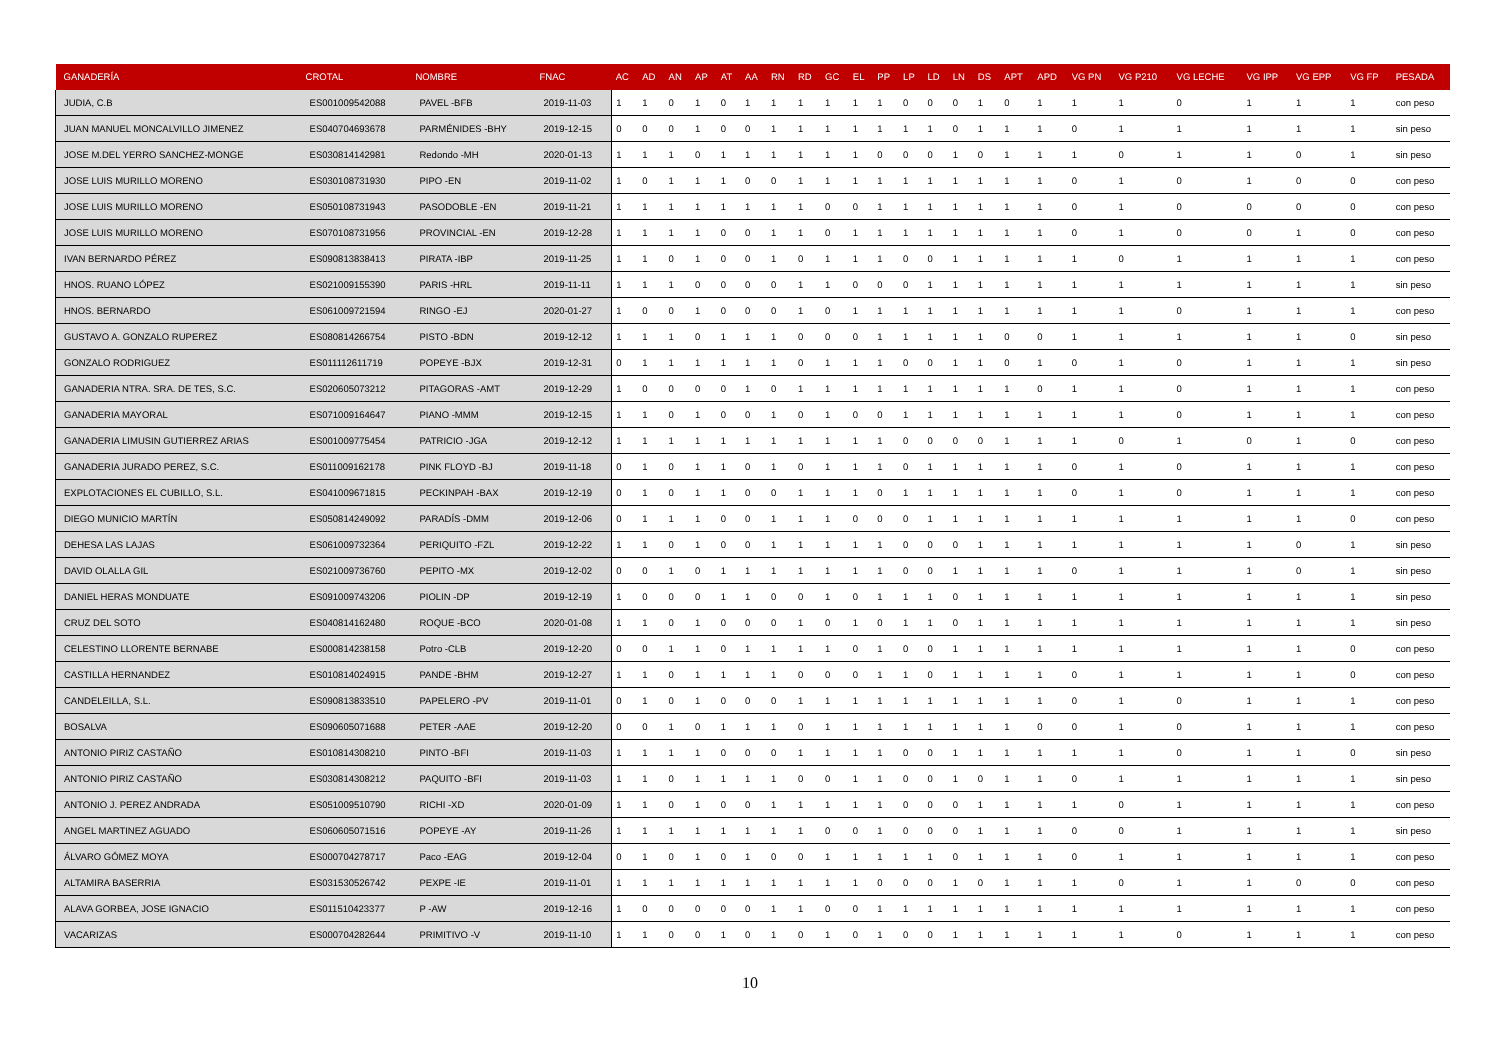| GANADERÍA | CROTAL | NOMBRE | FNAC | AC | AD | AN | AP | AT | AA | RN | RD | GC | EL | PP | LP | LD | LN | DS | APT | APD | VG PN | VG P210 | VG LECHE | VG IPP | VG EPP | VG FP | PESADA |
| --- | --- | --- | --- | --- | --- | --- | --- | --- | --- | --- | --- | --- | --- | --- | --- | --- | --- | --- | --- | --- | --- | --- | --- | --- | --- | --- | --- |
| JUDIA, C.B | ES001009542088 | PAVEL -BFB | 2019-11-03 | 1 | 1 | 0 | 1 | 0 | 1 | 1 | 1 | 1 | 1 | 1 | 0 | 0 | 0 | 1 | 0 | 1 | 1 | 1 | 0 | 1 | 1 | 1 | con peso |
| JUAN MANUEL MONCALVILLO JIMENEZ | ES040704693678 | PARMÉNIDES -BHY | 2019-12-15 | 0 | 0 | 0 | 1 | 0 | 0 | 1 | 1 | 1 | 1 | 1 | 1 | 1 | 0 | 1 | 1 | 1 | 0 | 1 | 1 | 1 | 1 | 1 | sin peso |
| JOSE M.DEL YERRO SANCHEZ-MONGE | ES030814142981 | Redondo -MH | 2020-01-13 | 1 | 1 | 1 | 0 | 1 | 1 | 1 | 1 | 1 | 1 | 0 | 0 | 0 | 1 | 0 | 1 | 1 | 1 | 0 | 1 | 1 | 0 | 1 | sin peso |
| JOSE LUIS MURILLO MORENO | ES030108731930 | PIPO -EN | 2019-11-02 | 1 | 0 | 1 | 1 | 1 | 0 | 0 | 1 | 1 | 1 | 1 | 1 | 1 | 1 | 1 | 1 | 1 | 0 | 1 | 0 | 1 | 0 | 0 | con peso |
| JOSE LUIS MURILLO MORENO | ES050108731943 | PASODOBLE -EN | 2019-11-21 | 1 | 1 | 1 | 1 | 1 | 1 | 1 | 1 | 0 | 0 | 1 | 1 | 1 | 1 | 1 | 1 | 1 | 0 | 1 | 0 | 0 | 0 | 0 | con peso |
| JOSE LUIS MURILLO MORENO | ES070108731956 | PROVINCIAL -EN | 2019-12-28 | 1 | 1 | 1 | 1 | 0 | 0 | 1 | 1 | 0 | 1 | 1 | 1 | 1 | 1 | 1 | 1 | 1 | 0 | 1 | 0 | 0 | 1 | 0 | con peso |
| IVAN BERNARDO PÉREZ | ES090813838413 | PIRATA -IBP | 2019-11-25 | 1 | 1 | 0 | 1 | 0 | 0 | 1 | 0 | 1 | 1 | 1 | 0 | 0 | 1 | 1 | 1 | 1 | 1 | 0 | 1 | 1 | 1 | 1 | con peso |
| HNOS. RUANO LÓPEZ | ES021009155390 | PARIS -HRL | 2019-11-11 | 1 | 1 | 1 | 0 | 0 | 0 | 0 | 1 | 1 | 0 | 0 | 0 | 1 | 1 | 1 | 1 | 1 | 1 | 1 | 1 | 1 | 1 | 1 | sin peso |
| HNOS. BERNARDO | ES061009721594 | RINGO -EJ | 2020-01-27 | 1 | 0 | 0 | 1 | 0 | 0 | 0 | 1 | 0 | 1 | 1 | 1 | 1 | 1 | 1 | 1 | 1 | 1 | 1 | 0 | 1 | 1 | 1 | con peso |
| GUSTAVO A. GONZALO RUPEREZ | ES080814266754 | PISTO -BDN | 2019-12-12 | 1 | 1 | 1 | 0 | 1 | 1 | 1 | 0 | 0 | 0 | 1 | 1 | 1 | 1 | 1 | 0 | 0 | 1 | 1 | 1 | 1 | 1 | 0 | sin peso |
| GONZALO RODRIGUEZ | ES011112611719 | POPEYE -BJX | 2019-12-31 | 0 | 1 | 1 | 1 | 1 | 1 | 1 | 0 | 1 | 1 | 1 | 0 | 0 | 1 | 1 | 0 | 1 | 0 | 1 | 0 | 1 | 1 | 1 | sin peso |
| GANADERIA NTRA. SRA. DE TES, S.C. | ES020605073212 | PITAGORAS -AMT | 2019-12-29 | 1 | 0 | 0 | 0 | 0 | 1 | 0 | 1 | 1 | 1 | 1 | 1 | 1 | 1 | 1 | 1 | 0 | 1 | 1 | 0 | 1 | 1 | 1 | con peso |
| GANADERIA MAYORAL | ES071009164647 | PIANO -MMM | 2019-12-15 | 1 | 1 | 0 | 1 | 0 | 0 | 1 | 0 | 1 | 0 | 0 | 1 | 1 | 1 | 1 | 1 | 1 | 1 | 1 | 0 | 1 | 1 | 1 | con peso |
| GANADERIA LIMUSIN GUTIERREZ ARIAS | ES001009775454 | PATRICIO -JGA | 2019-12-12 | 1 | 1 | 1 | 1 | 1 | 1 | 1 | 1 | 1 | 1 | 1 | 0 | 0 | 0 | 0 | 1 | 1 | 1 | 0 | 1 | 0 | 1 | 0 | con peso |
| GANADERIA JURADO PEREZ, S.C. | ES011009162178 | PINK FLOYD -BJ | 2019-11-18 | 0 | 1 | 0 | 1 | 1 | 0 | 1 | 0 | 1 | 1 | 1 | 0 | 1 | 1 | 1 | 1 | 1 | 0 | 1 | 0 | 1 | 1 | 1 | con peso |
| EXPLOTACIONES EL CUBILLO, S.L. | ES041009671815 | PECKINPAH -BAX | 2019-12-19 | 0 | 1 | 0 | 1 | 1 | 0 | 0 | 1 | 1 | 1 | 0 | 1 | 1 | 1 | 1 | 1 | 1 | 0 | 1 | 0 | 1 | 1 | 1 | con peso |
| DIEGO MUNICIO MARTÍN | ES050814249092 | PARADÍS -DMM | 2019-12-06 | 0 | 1 | 1 | 1 | 0 | 0 | 1 | 1 | 1 | 0 | 0 | 0 | 1 | 1 | 1 | 1 | 1 | 1 | 1 | 1 | 1 | 1 | 0 | con peso |
| DEHESA LAS LAJAS | ES061009732364 | PERIQUITO -FZL | 2019-12-22 | 1 | 1 | 0 | 1 | 0 | 0 | 1 | 1 | 1 | 1 | 1 | 0 | 0 | 0 | 1 | 1 | 1 | 1 | 1 | 1 | 1 | 0 | 1 | sin peso |
| DAVID OLALLA GIL | ES021009736760 | PEPITO -MX | 2019-12-02 | 0 | 0 | 1 | 0 | 1 | 1 | 1 | 1 | 1 | 1 | 1 | 0 | 0 | 1 | 1 | 1 | 1 | 0 | 1 | 1 | 1 | 0 | 1 | sin peso |
| DANIEL HERAS MONDUATE | ES091009743206 | PIOLIN -DP | 2019-12-19 | 1 | 0 | 0 | 0 | 1 | 1 | 0 | 0 | 1 | 0 | 1 | 1 | 1 | 0 | 1 | 1 | 1 | 1 | 1 | 1 | 1 | 1 | 1 | sin peso |
| CRUZ DEL SOTO | ES040814162480 | ROQUE -BCO | 2020-01-08 | 1 | 1 | 0 | 1 | 0 | 0 | 0 | 1 | 0 | 1 | 0 | 1 | 1 | 0 | 1 | 1 | 1 | 1 | 1 | 1 | 1 | 1 | 1 | sin peso |
| CELESTINO LLORENTE BERNABE | ES000814238158 | Potro -CLB | 2019-12-20 | 0 | 0 | 1 | 1 | 0 | 1 | 1 | 1 | 1 | 0 | 1 | 0 | 0 | 1 | 1 | 1 | 1 | 1 | 1 | 1 | 1 | 1 | 0 | con peso |
| CASTILLA HERNANDEZ | ES010814024915 | PANDE -BHM | 2019-12-27 | 1 | 1 | 0 | 1 | 1 | 1 | 1 | 0 | 0 | 0 | 1 | 1 | 0 | 1 | 1 | 1 | 1 | 0 | 1 | 1 | 1 | 1 | 0 | con peso |
| CANDELEILLA, S.L. | ES090813833510 | PAPELERO -PV | 2019-11-01 | 0 | 1 | 0 | 1 | 0 | 0 | 0 | 1 | 1 | 1 | 1 | 1 | 1 | 1 | 1 | 1 | 1 | 0 | 1 | 0 | 1 | 1 | 1 | con peso |
| BOSALVA | ES090605071688 | PETER -AAE | 2019-12-20 | 0 | 0 | 1 | 0 | 1 | 1 | 1 | 0 | 1 | 1 | 1 | 1 | 1 | 1 | 1 | 1 | 0 | 0 | 1 | 0 | 1 | 1 | 1 | con peso |
| ANTONIO PIRIZ CASTAÑO | ES010814308210 | PINTO -BFI | 2019-11-03 | 1 | 1 | 1 | 1 | 0 | 0 | 0 | 1 | 1 | 1 | 1 | 0 | 0 | 1 | 1 | 1 | 1 | 1 | 1 | 0 | 1 | 1 | 0 | sin peso |
| ANTONIO PIRIZ CASTAÑO | ES030814308212 | PAQUITO -BFI | 2019-11-03 | 1 | 1 | 0 | 1 | 1 | 1 | 1 | 0 | 0 | 1 | 1 | 0 | 0 | 1 | 0 | 1 | 1 | 0 | 1 | 1 | 1 | 1 | 1 | sin peso |
| ANTONIO J. PEREZ ANDRADA | ES051009510790 | RICHI -XD | 2020-01-09 | 1 | 1 | 0 | 1 | 0 | 0 | 1 | 1 | 1 | 1 | 1 | 0 | 0 | 0 | 1 | 1 | 1 | 1 | 0 | 1 | 1 | 1 | 1 | con peso |
| ANGEL MARTINEZ AGUADO | ES060605071516 | POPEYE -AY | 2019-11-26 | 1 | 1 | 1 | 1 | 1 | 1 | 1 | 1 | 0 | 0 | 1 | 0 | 0 | 0 | 1 | 1 | 1 | 0 | 0 | 1 | 1 | 1 | 1 | sin peso |
| ÁLVARO GÓMEZ MOYA | ES000704278717 | Paco -EAG | 2019-12-04 | 0 | 1 | 0 | 1 | 0 | 1 | 0 | 0 | 1 | 1 | 1 | 1 | 1 | 0 | 1 | 1 | 1 | 0 | 1 | 1 | 1 | 1 | 1 | con peso |
| ALTAMIRA BASERRIA | ES031530526742 | PEXPE -IE | 2019-11-01 | 1 | 1 | 1 | 1 | 1 | 1 | 1 | 1 | 1 | 1 | 0 | 0 | 0 | 1 | 0 | 1 | 1 | 1 | 0 | 1 | 1 | 0 | 0 | con peso |
| ALAVA GORBEA, JOSE IGNACIO | ES011510423377 | P -AW | 2019-12-16 | 1 | 0 | 0 | 0 | 0 | 0 | 1 | 1 | 0 | 0 | 1 | 1 | 1 | 1 | 1 | 1 | 1 | 1 | 1 | 1 | 1 | 1 | 1 | con peso |
| VACARIZAS | ES000704282644 | PRIMITIVO -V | 2019-11-10 | 1 | 1 | 0 | 0 | 1 | 0 | 1 | 0 | 1 | 0 | 1 | 0 | 0 | 1 | 1 | 1 | 1 | 1 | 1 | 0 | 1 | 1 | 1 | con peso |
10